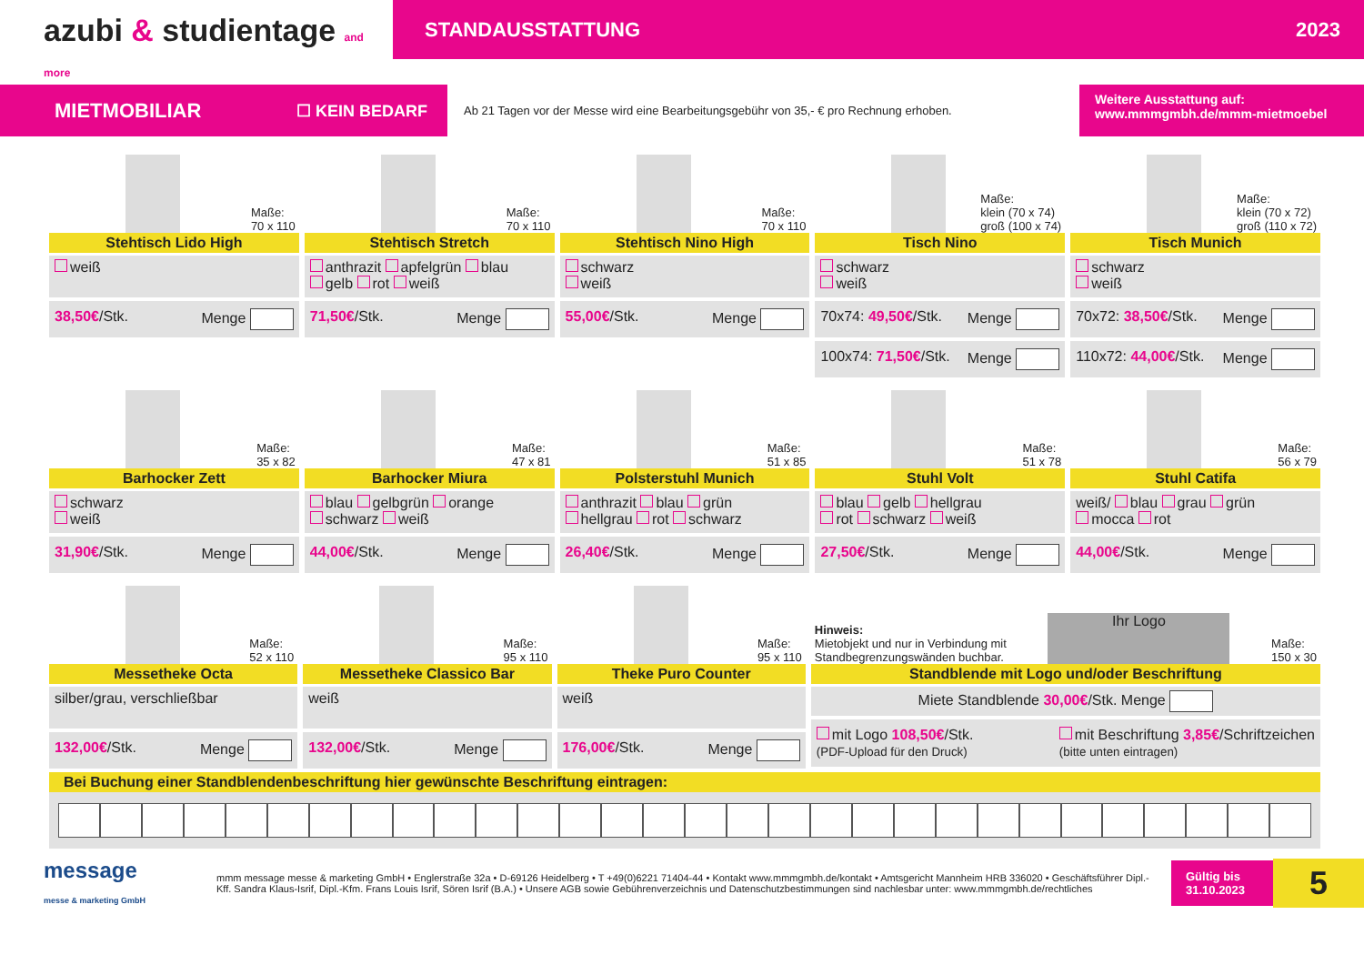azubi & studientage and more
STANDAUSSTATTUNG 2023
MIETMOBILIAR ☐ KEIN BEDARF
Ab 21 Tagen vor der Messe wird eine Bearbeitungsgebühr von 35,- € pro Rechnung erhoben.
Weitere Ausstattung auf:
www.mmmgmbh.de/mmm-mietmoebel
Maße:
70 x 110
Stehtisch Lido High
weiß
38,50€/Stk. Menge
Maße:
70 x 110
Stehtisch Stretch
anthrazit apfelgrün blau
gelb rot weiß
71,50€/Stk. Menge
Maße:
70 x 110
Stehtisch Nino High
schwarz
weiß
55,00€/Stk. Menge
Maße:
klein (70 x 74)
groß (100 x 74)
Tisch Nino
schwarz
weiß
70x74: 49,50€/Stk. Menge
100x74: 71,50€/Stk. Menge
Maße:
klein (70 x 72)
groß (110 x 72)
Tisch Munich
schwarz
weiß
70x72: 38,50€/Stk. Menge
110x72: 44,00€/Stk. Menge
Maße:
35 x 82
Barhocker Zett
schwarz
weiß
31,90€/Stk. Menge
Maße:
47 x 81
Barhocker Miura
blau gelbgrün orange
schwarz weiß
44,00€/Stk. Menge
Maße:
51 x 85
Polsterstuhl Munich
anthrazit blau grün
hellgrau rot schwarz
26,40€/Stk. Menge
Maße:
51 x 78
Stuhl Volt
blau gelb hellgrau
rot schwarz weiß
27,50€/Stk. Menge
Maße:
56 x 79
Stuhl Catifa
weiß/ blau grau grün
mocca rot
44,00€/Stk. Menge
Maße:
52 x 110
Messetheke Octa
silber/grau, verschließbar
132,00€/Stk. Menge
Maße:
95 x 110
Messetheke Classico Bar
weiß
132,00€/Stk. Menge
Maße:
95 x 110
Theke Puro Counter
weiß
176,00€/Stk. Menge
Hinweis:
Mietobjekt und nur in Verbindung mit
Standbegrenzungswänden buchbar. Ihr Logo Maße:
150 x 30
Standblende mit Logo und/oder Beschriftung
Miete Standblende 30,00€/Stk. Menge
mit Logo 108,50€/Stk.
(PDF-Upload für den Druck) mit Beschriftung 3,85€/Schriftzeichen
(bitte unten eintragen)
Bei Buchung einer Standblendenbeschriftung hier gewünschte Beschriftung eintragen:
message
messe & marketing GmbH
mmm message messe & marketing GmbH • Englerstraße 32a • D-69126 Heidelberg • T +49(0)6221 71404-44 • Kontakt www.mmmgmbh.de/kontakt • Amtsgericht Mannheim HRB 336020 • Geschäftsführer Dipl.-Kff. Sandra Klaus-Isrif, Dipl.-Kfm. Frans Louis Isrif, Sören Isrif (B.A.) • Unsere AGB sowie Gebührenverzeichnis und Datenschutzbestimmungen sind nachlesbar unter: www.mmmgmbh.de/rechtliches
Gültig bis
31.10.2023
5